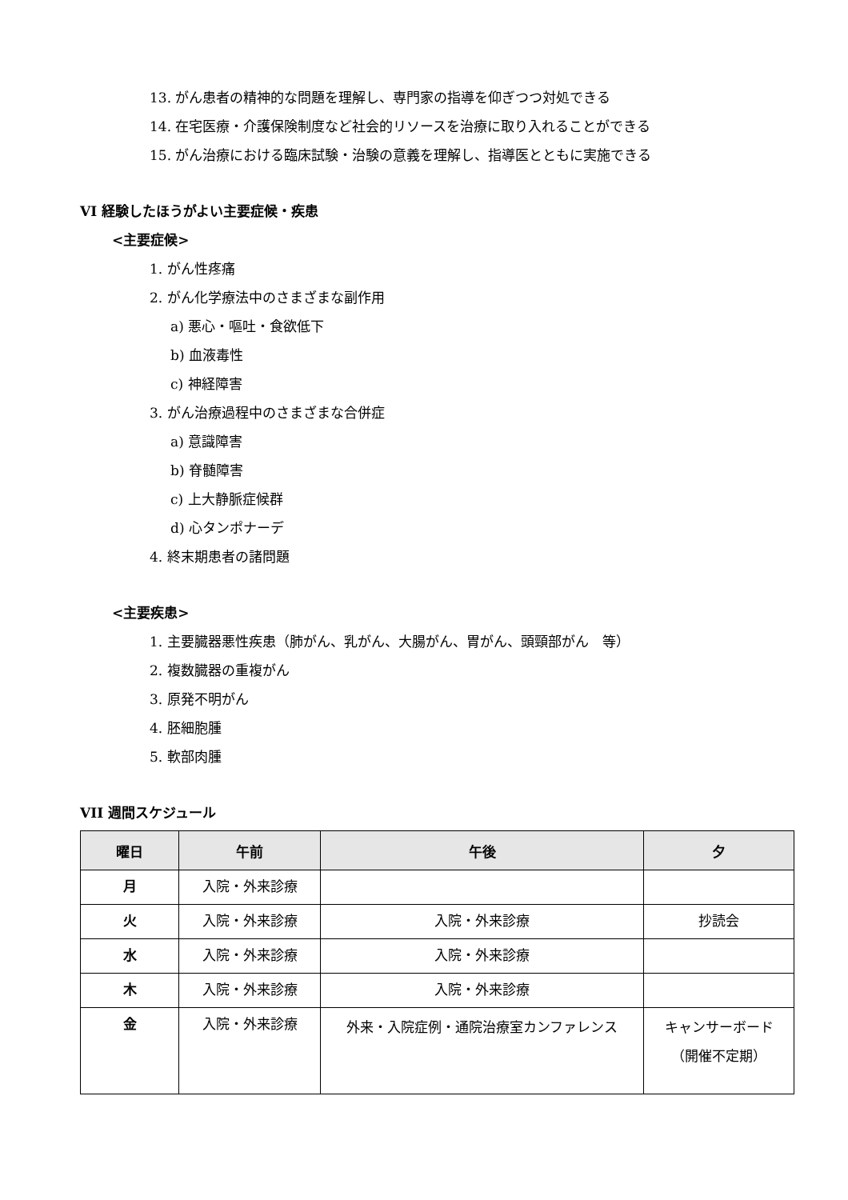13. がん患者の精神的な問題を理解し、専門家の指導を仰ぎつつ対処できる
14. 在宅医療・介護保険制度など社会的リソースを治療に取り入れることができる
15. がん治療における臨床試験・治験の意義を理解し、指導医とともに実施できる
VI 経験したほうがよい主要症候・疾患
<主要症候>
1. がん性疼痛
2. がん化学療法中のさまざまな副作用
a) 悪心・嘔吐・食欲低下
b) 血液毒性
c) 神経障害
3. がん治療過程中のさまざまな合併症
a) 意識障害
b) 脊髄障害
c) 上大静脈症候群
d) 心タンポナーデ
4. 終末期患者の諸問題
<主要疾患>
1. 主要臓器悪性疾患（肺がん、乳がん、大腸がん、胃がん、頭頸部がん　等）
2. 複数臓器の重複がん
3. 原発不明がん
4. 胚細胞腫
5. 軟部肉腫
VII 週間スケジュール
| 曜日 | 午前 | 午後 | 夕 |
| --- | --- | --- | --- |
| 月 | 入院・外来診療 | | |
| 火 | 入院・外来診療 | 入院・外来診療 | 抄読会 |
| 水 | 入院・外来診療 | 入院・外来診療 | |
| 木 | 入院・外来診療 | 入院・外来診療 | |
| 金 | 入院・外来診療 | 外来・入院症例・通院治療室カンファレンス | キャンサーボード （開催不定期） |